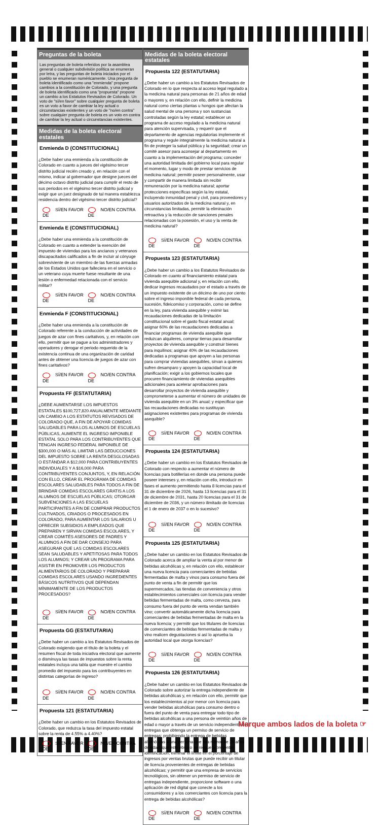Preguntas de la boleta
Las preguntas de boleta referidos por la asamblea general o cualquier subdivisión política se enumeran por letra, y las preguntas de boleta iniciados por el pueblo se enumeran numéricamente. Una pregunta de boleta identificado como una "enmienda" propone cambios a la constitución de Colorado, y una pregunta de boleta identificado como una "propuesta" propone un cambio a los Estatutos Revisados de Colorado. Un voto de "sí/en favor" sobre cualquier pregunta de boleta es un voto a favor de cambiar la ley actual o circunstancias existentes y un voto de "no/en contra" sobre cualquier pregunta de boleta es un voto en contra de cambiar la ley actual o circunstancias existentes.
Medidas de la boleta electoral estatales
Enmienda D (CONSTITUCIONAL)
¿Debe haber una enmienda a la constitución de Colorado en cuanto a jueces del vigésimo tercer distrito judicial recién creado y, en relación con el mismo, indicar al gobernador que designe jueces del décimo octavo distrito judicial para cumplir el resto de sus periodos en el vigésimo tercer distrito judicial y exigir que un juez designado de tal manera establezca residencia dentro del vigésimo tercer distrito judicial?
SÍ/EN FAVOR DE NO/EN CONTRA DE
Enmienda E (CONSTITUCIONAL)
¿Debe haber una enmienda a la constitución de Colorado en cuanto a extender la exención del impuesto de viviendas para los ancianos y veteranos discapacitados calificados a fin de incluir al cónyuge sobreviviente de un miembro de las fuerzas armadas de los Estados Unidos que falleciera en el servicio o un veterano cuya muerte fuese resultante de una lesión o enfermedad relacionada con el servicio militar?
SÍ/EN FAVOR DE NO/EN CONTRA DE
Enmienda F (CONSTITUCIONAL)
¿Debe haber una enmienda a la constitución de Colorado referente a la conducción de actividades de juegos de azar con fines caritativos, y, en relación con ello, permitir que se pague a los administradores y operadores y derogar el periodo requerido de la existencia continua de una organización de caridad antes de obtener una licencia de juegos de azar con fines caritativos?
SÍ/EN FAVOR DE NO/EN CONTRA DE
Propuesta FF (ESTATUTARIA)
¿DEBE AUMENTARSE LOS IMPUESTOS ESTATALES $100,727,820 ANUALMENTE MEDIANTE UN CAMBIO A LOS ESTATUTOS REVISADOS DE COLORADO QUE, A FIN DE APOYAR COMIDAS SALUDABLES PARA LOS ALUMNOS DE ESCUELAS PÚBLICAS, AUMENTE EL INGRESO IMPONIBLE ESTATAL SOLO PARA LOS CONTRIBUYENTES QUE TENGAN INGRESO FEDERAL IMPONIBLE DE $300,000 O MÁS AL LIMITAR LAS DEDUCCIONES DEL IMPUESTO SOBRE LA RENTA DESGLOSADAS O ESTÁNDAR A $12,000 PARA CONTRIBUYENTES INDIVIDUALES Y A $16,000 PARA CONTRIBUYENTES CONJUNTOS, Y, EN RELACIÓN CON ELLO, CREAR EL PROGRAMA DE COMIDAS ESCOLARES SALUDABLES PARA TODOS A FIN DE BRINDAR COMIDAS ESCOLARES GRATIS A LOS ALUMNOS DE ESCUELAS PÚBLICAS; OTORGAR SUBVENCIONES A LAS ESCUELAS PARTICIPANTES A FIN DE COMPRAR PRODUCTOS CULTIVADOS, CRIADOS O PROCESADOS EN COLORADO, PARA AUMENTAR LOS SALARIOS U OFRECER SUBSIDIOS A EMPLEADOS QUE PREPAREN Y SIRVAN COMIDAS ESCOLARES, Y CREAR COMITÉS ASESORES DE PADRES Y ALUMNOS A FIN DE DAR CONSEJO PARA ASEGURAR QUE LAS COMIDAS ESCOLARES SEAN SALUDABLES Y APETITOSAS PARA TODOS LOS ALUMNOS; Y CREAR UN PROGRAMA PARA ASISTIR EN PROMOVER LOS PRODUCTOS ALIMENTARIOS DE COLORADO Y PREPARAR COMIDAS ESCOLARES USANDO INGREDIENTES BÁSICOS NUTRITIVOS QUE DEPENDAN MÍNIMAMENTE DE LOS PRODUCTOS PROCESADOS?
SÍ/EN FAVOR DE NO/EN CONTRA DE
Propuesta GG (ESTATUTARIA)
¿Debe haber un cambio a los Estatutos Revisados de Colorado exigiendo que el título de la boleta y el resumen fiscal de toda iniciativa electoral que aumente o disminuya las tasas de impuestos sobre la renta estatales incluya una tabla que muestre el cambio promedio del impuesto para los contribuyentes en distintas categorías de ingreso?
SÍ/EN FAVOR DE NO/EN CONTRA DE
Propuesta 121 (ESTATUTARIA)
¿Debe haber un cambio en los Estatutos Revisados de Colorado, que reduzca la tasa del impuesto estatal sobre la renta de 4.55% a 4.40%?
SÍ/EN FAVOR DE NO/EN CONTRA DE
Medidas de la boleta electoral estatales
Propuesta 122 (ESTATUTARIA)
¿Debe haber un cambio a los Estatutos Revisados de Colorado en lo que respecta al acceso legal regulado a la medicina natural para personas de 21 años de edad o mayores y, en relación con ello, definir la medicina natural como ciertas plantas u hongos que afectan la salud mental de una persona y son sustancias controladas según la ley estatal; establecer un programa de acceso regulado a la medicina natural para atención supervisada, y requerir que el departamento de agencias regulatorias implemente el programa y regule integralmente la medicina natural a fin de proteger la salud pública y la seguridad; crear un comité asesor para aconsejar al departamento en cuanto a la implementación del programa; conceder una autoridad limitada del gobierno local para regular el momento, lugar y modo de prestar servicios de medicina natural; permitir poseer personalmente, usar y compartir de manera limitada sin recibir remuneración por la medicina natural; aportar protecciones específicas según la ley estatal, incluyendo inmunidad penal y civil, para proveedores y usuarios autorizados de la medicina natural y, en circunstancias limitadas, permitir la eliminación retroactiva y la reducción de sanciones penales relacionadas con la posesión, el uso y la venta de medicina natural?
SÍ/EN FAVOR DE NO/EN CONTRA DE
Propuesta 123 (ESTATUTARIA)
¿Debe haber un cambio a los Estatutos Revisados de Colorado en cuanto al financiamiento estatal para vivienda asequible adicional y, en relación con ello, dedicar ingresos recaudados por el estado a través de un impuesto existente de un décimo de uno por ciento sobre el ingreso imponible federal de cada persona, sucesión, fideicomiso y corporación, como se define en la ley, para vivienda asequible y eximir las recaudaciones dedicadas de la limitación constitucional sobre el gasto fiscal estatal anual; asignar 60% de las recaudaciones dedicadas a financiar programas de vivienda asequible que reduzcan alquileres, comprar tierras para desarrollar proyectos de vivienda asequible y construir bienes para inquilinos; asignar 40% de las recaudaciones dedicadas a programas que apoyen a las personas para comprar viviendas asequibles, sirvan a quienes sufren desamparo y apoyen la capacidad local de planificación; exigir a los gobiernos locales que procuren financiamiento de viviendas asequibles adicionales para acelerar aprobaciones para desarrollar proyectos de vivienda asequible y comprometerse a aumentar el número de unidades de vivienda asequible en un 3% anual; y especificar que las recaudaciones dedicadas no sustituyan asignaciones existentes para programas de vivienda asequible?
SÍ/EN FAVOR DE NO/EN CONTRA DE
Propuesta 124 (ESTATUTARIA)
¿Debe haber un cambio en los Estatutos Revisados de Colorado con respecto a aumentar el número de licencias para botillerías en donde una persona puede poseer intereses y, en relación con ello, introducir en fases el aumento permitiendo hasta 8 licencias para el 31 de diciembre de 2026, hasta 13 licencias para el 31 de diciembre de 2031, hasta 20 licencias para el 31 de diciembre de 2036, y un número ilimitado de licencias el 1 de enero de 2037 o en lo sucesivo?
SÍ/EN FAVOR DE NO/EN CONTRA DE
Propuesta 125 (ESTATUTARIA)
¿Debe haber un cambio en los Estatutos Revisados de Colorado acerca de ampliar la venta al por menor de bebidas alcohólicas y, en relación con ello, establecer una nueva licencia para comerciantes de bebidas fermentadas de malta y vinos para consumo fuera del punto de venta a fin de permitir que los supermercados, las tiendas de conveniencia y otros establecimientos comerciales con licencia para vender bebidas fermentadas de malta, como cerveza, para consumo fuera del punto de venta vendan también vino; convertir automáticamente dicha licencia para comerciantes de bebidas fermentadas de malta en la nueva licencia; y permitir que los titulares de licencias de comerciantes de bebidas fermentadas de malta y vino realicen degustaciones si así lo aprueba la autoridad local que otorga licencias?
SÍ/EN FAVOR DE NO/EN CONTRA DE
Propuesta 126 (ESTATUTARIA)
¿Debe haber un cambio en los Estatutos Revisados de Colorado sobre autorizar la entrega independiente de bebidas alcohólicas y, en relación con ello, permitir que los establecimientos al por menor con licencia para vender bebidas alcohólicas para consumo dentro o fuera del punto de venta para entregar todo tipo de bebidas alcohólicas a una persona de veintiún años de edad o mayor a través de un servicio independiente de entregas que obtenga un permiso de servicio de entregas; prohibiendo la entrega de bebidas alcohólicas a una persona que sea menor de 21 años de edad, que esté ebria o se niegue a presentar identificación; eliminar el límite en el porcentaje de ingresos por ventas brutas que puede recibir un titular de licencia provenientes de entregas de bebidas alcohólicas; y permitir que una empresa de servicios tecnológicos, sin obtener un permiso de servicio de entregas independiente, proporcione software o una aplicación de red digital que conecte a los consumidores y a los comerciantes con licencia para la entrega de bebidas alcohólicas?
SÍ/EN FAVOR DE NO/EN CONTRA DE
Marque ambos lados de la boleta ☞